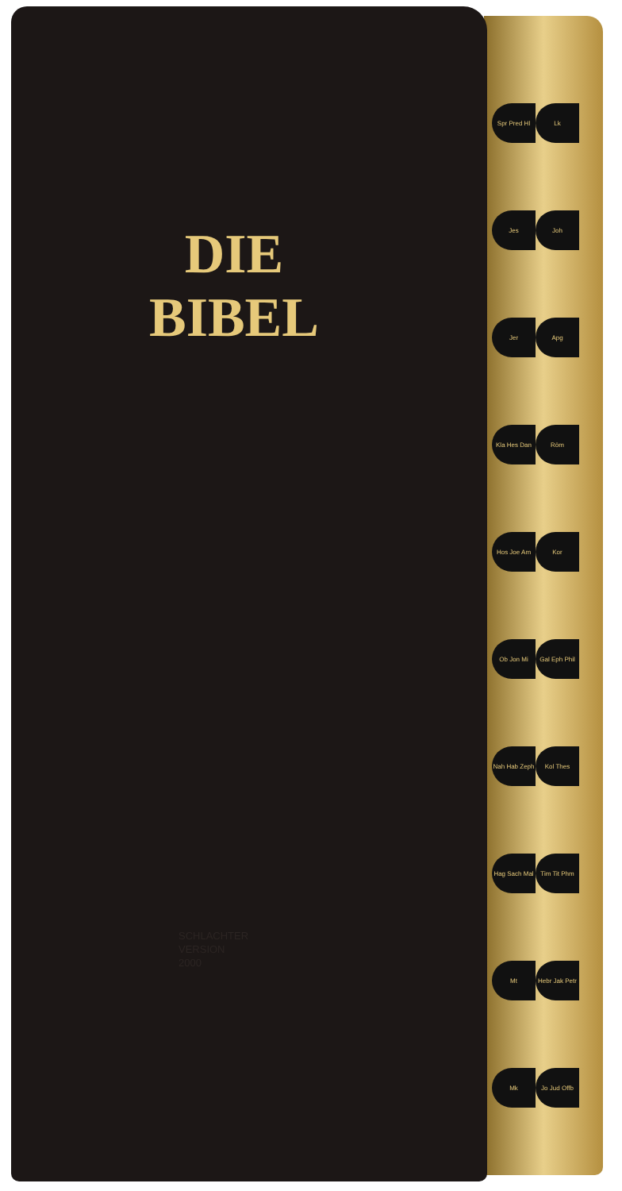DIE
BIBEL
SCHLACHTER
VERSION
2000
Spr Pred Hl
Lk
Jes
Joh
Jer
Apg
Kla Hes Dan
Röm
Hos Joe Am
Kor
Ob Jon Mi
Gal Eph Phil
Nah Hab Zeph
Kol Thes
Hag Sach Mal
Tim Tit Phm
Mt
Hebr Jak Petr
Mk
Jo Jud Offb